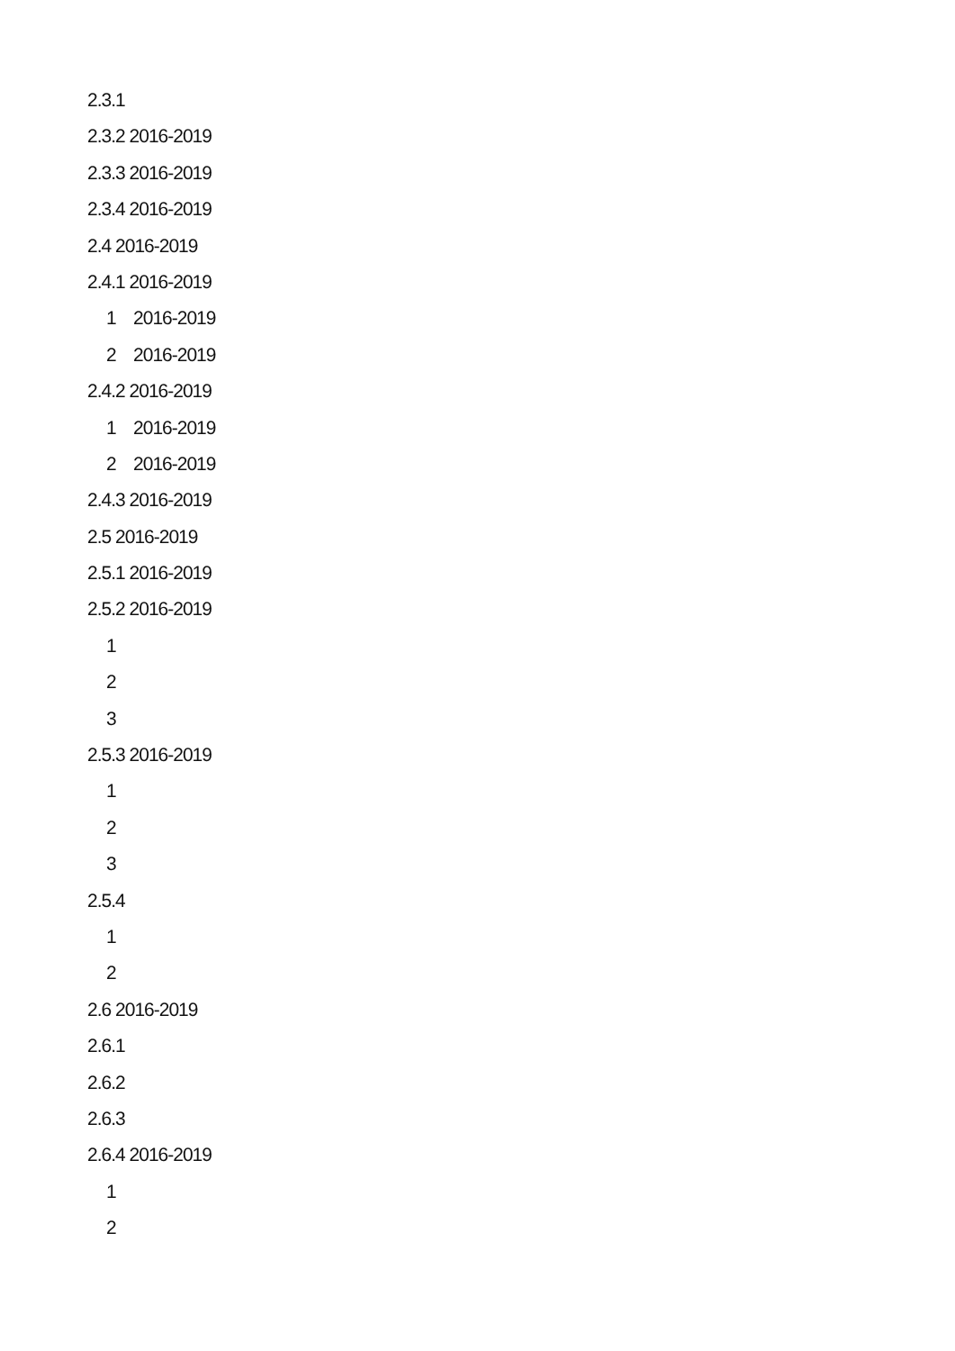2.3.1
2.3.2 2016-2019
2.3.3 2016-2019
2.3.4 2016-2019
2.4 2016-2019
2.4.1 2016-2019
1 2016-2019
2 2016-2019
2.4.2 2016-2019
1 2016-2019
2 2016-2019
2.4.3 2016-2019
2.5 2016-2019
2.5.1 2016-2019
2.5.2 2016-2019
1
2
3
2.5.3 2016-2019
1
2
3
2.5.4
1
2
2.6 2016-2019
2.6.1
2.6.2
2.6.3
2.6.4 2016-2019
1
2